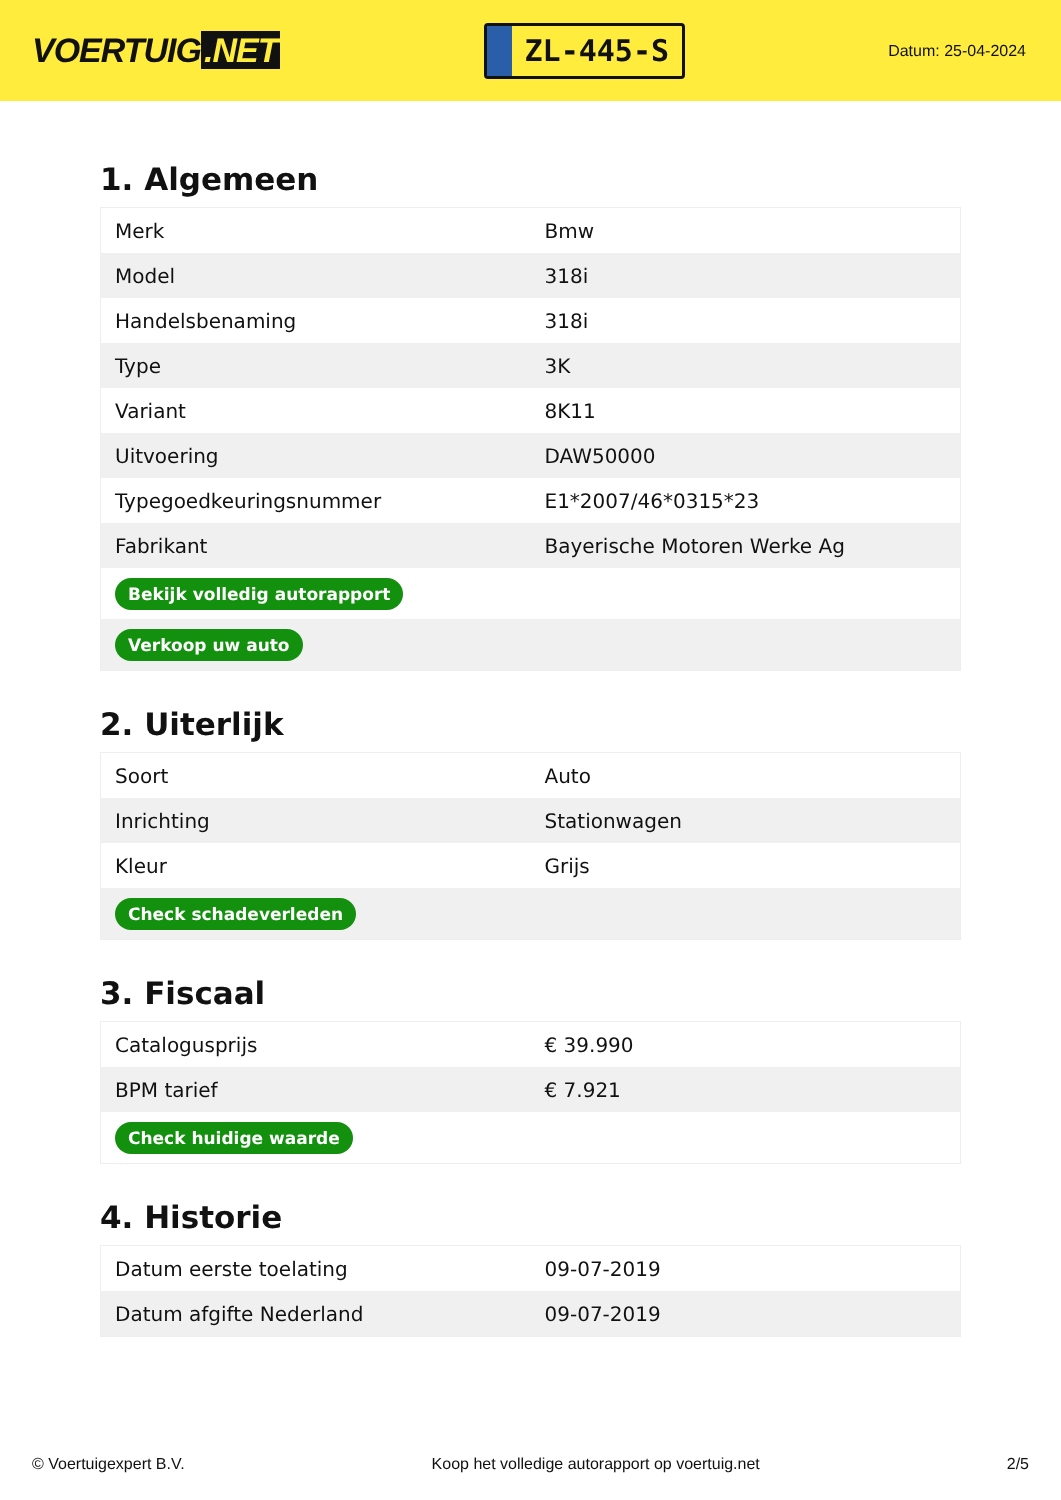VOERTUIG.NET
ZL-445-S
Datum: 25-04-2024
1. Algemeen
| Merk | Bmw |
| Model | 318i |
| Handelsbenaming | 318i |
| Type | 3K |
| Variant | 8K11 |
| Uitvoering | DAW50000 |
| Typegoedkeuringsnummer | E1*2007/46*0315*23 |
| Fabrikant | Bayerische Motoren Werke Ag |
| Bekijk volledig autorapport | |
| Verkoop uw auto | |
2. Uiterlijk
| Soort | Auto |
| Inrichting | Stationwagen |
| Kleur | Grijs |
| Check schadeverleden | |
3. Fiscaal
| Catalogusprijs | € 39.990 |
| BPM tarief | € 7.921 |
| Check huidige waarde | |
4. Historie
| Datum eerste toelating | 09-07-2019 |
| Datum afgifte Nederland | 09-07-2019 |
© Voertuigexpert B.V. Koop het volledige autorapport op voertuig.net 2/5